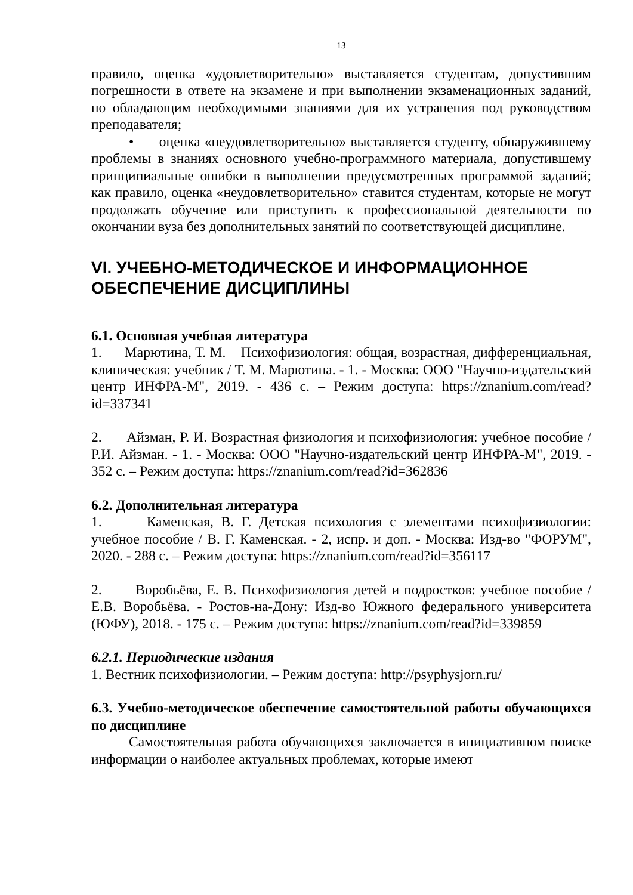13
правило, оценка «удовлетворительно» выставляется студентам, допустившим погрешности в ответе на экзамене и при выполнении экзаменационных заданий, но обладающим необходимыми знаниями для их устранения под руководством преподавателя;
• оценка «неудовлетворительно» выставляется студенту, обнаружившему проблемы в знаниях основного учебно-программного материала, допустившему принципиальные ошибки в выполнении предусмотренных программой заданий; как правило, оценка «неудовлетворительно» ставится студентам, которые не могут продолжать обучение или приступить к профессиональной деятельности по окончании вуза без дополнительных занятий по соответствующей дисциплине.
VI. УЧЕБНО-МЕТОДИЧЕСКОЕ И ИНФОРМАЦИОННОЕ ОБЕСПЕЧЕНИЕ ДИСЦИПЛИНЫ
6.1. Основная учебная литература
1. Марютина, Т. М. Психофизиология: общая, возрастная, дифференциальная, клиническая: учебник / Т. М. Марютина. - 1. - Москва: ООО "Научно-издательский центр ИНФРА-М", 2019. - 436 с. – Режим доступа: https://znanium.com/read?id=337341
2. Айзман, Р. И. Возрастная физиология и психофизиология: учебное пособие / Р.И. Айзман. - 1. - Москва: ООО "Научно-издательский центр ИНФРА-М", 2019. - 352 с. – Режим доступа: https://znanium.com/read?id=362836
6.2. Дополнительная литература
1. Каменская, В. Г. Детская психология с элементами психофизиологии: учебное пособие / В. Г. Каменская. - 2, испр. и доп. - Москва: Изд-во "ФОРУМ", 2020. - 288 с. – Режим доступа: https://znanium.com/read?id=356117
2. Воробьёва, Е. В. Психофизиология детей и подростков: учебное пособие / Е.В. Воробьёва. - Ростов-на-Дону: Изд-во Южного федерального университета (ЮФУ), 2018. - 175 с. – Режим доступа: https://znanium.com/read?id=339859
6.2.1. Периодические издания
1. Вестник психофизиологии. – Режим доступа: http://psyphysjorn.ru/
6.3. Учебно-методическое обеспечение самостоятельной работы обучающихся по дисциплине
Самостоятельная работа обучающихся заключается в инициативном поиске информации о наиболее актуальных проблемах, которые имеют